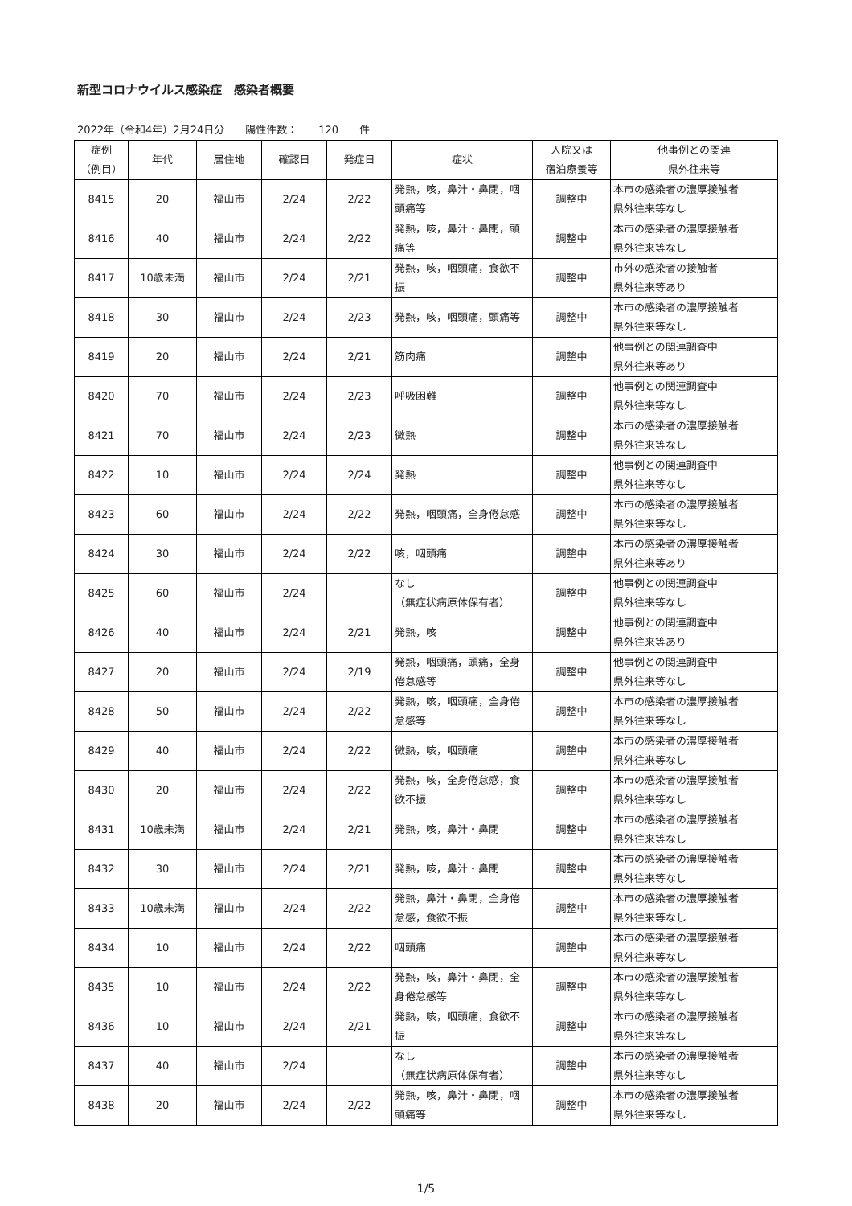新型コロナウイルス感染症　感染者概要
2022年（令和4年）2月24日分　　陽性件数：　　120　　件
| 症例 （例目） | 年代 | 居住地 | 確認日 | 発症日 | 症状 | 入院又は 宿泊療養等 | 他事例との関連 県外往来等 |
| --- | --- | --- | --- | --- | --- | --- | --- |
| 8415 | 20 | 福山市 | 2/24 | 2/22 | 発熱，咳，鼻汁・鼻閉，咽頭痛等 | 調整中 | 本市の感染者の濃厚接触者 県外往来等なし |
| 8416 | 40 | 福山市 | 2/24 | 2/22 | 発熱，咳，鼻汁・鼻閉，頭痛等 | 調整中 | 本市の感染者の濃厚接触者 県外往来等なし |
| 8417 | 10歳未満 | 福山市 | 2/24 | 2/21 | 発熱，咳，咽頭痛，食欲不振 | 調整中 | 市外の感染者の接触者 県外往来等あり |
| 8418 | 30 | 福山市 | 2/24 | 2/23 | 発熱，咳，咽頭痛，頭痛等 | 調整中 | 本市の感染者の濃厚接触者 県外往来等なし |
| 8419 | 20 | 福山市 | 2/24 | 2/21 | 筋肉痛 | 調整中 | 他事例との関連調査中 県外往来等あり |
| 8420 | 70 | 福山市 | 2/24 | 2/23 | 呼吸困難 | 調整中 | 他事例との関連調査中 県外往来等なし |
| 8421 | 70 | 福山市 | 2/24 | 2/23 | 微熱 | 調整中 | 本市の感染者の濃厚接触者 県外往来等なし |
| 8422 | 10 | 福山市 | 2/24 | 2/24 | 発熱 | 調整中 | 他事例との関連調査中 県外往来等なし |
| 8423 | 60 | 福山市 | 2/24 | 2/22 | 発熱，咽頭痛，全身倦怠感 | 調整中 | 本市の感染者の濃厚接触者 県外往来等なし |
| 8424 | 30 | 福山市 | 2/24 | 2/22 | 咳，咽頭痛 | 調整中 | 本市の感染者の濃厚接触者 県外往来等あり |
| 8425 | 60 | 福山市 | 2/24 | | なし （無症状病原体保有者） | 調整中 | 他事例との関連調査中 県外往来等なし |
| 8426 | 40 | 福山市 | 2/24 | 2/21 | 発熱，咳 | 調整中 | 他事例との関連調査中 県外往来等あり |
| 8427 | 20 | 福山市 | 2/24 | 2/19 | 発熱，咽頭痛，頭痛，全身倦怠感等 | 調整中 | 他事例との関連調査中 県外往来等なし |
| 8428 | 50 | 福山市 | 2/24 | 2/22 | 発熱，咳，咽頭痛，全身倦怠感等 | 調整中 | 本市の感染者の濃厚接触者 県外往来等なし |
| 8429 | 40 | 福山市 | 2/24 | 2/22 | 微熱，咳，咽頭痛 | 調整中 | 本市の感染者の濃厚接触者 県外往来等なし |
| 8430 | 20 | 福山市 | 2/24 | 2/22 | 発熱，咳，全身倦怠感，食欲不振 | 調整中 | 本市の感染者の濃厚接触者 県外往来等なし |
| 8431 | 10歳未満 | 福山市 | 2/24 | 2/21 | 発熱，咳，鼻汁・鼻閉 | 調整中 | 本市の感染者の濃厚接触者 県外往来等なし |
| 8432 | 30 | 福山市 | 2/24 | 2/21 | 発熱，咳，鼻汁・鼻閉 | 調整中 | 本市の感染者の濃厚接触者 県外往来等なし |
| 8433 | 10歳未満 | 福山市 | 2/24 | 2/22 | 発熱，鼻汁・鼻閉，全身倦怠感，食欲不振 | 調整中 | 本市の感染者の濃厚接触者 県外往来等なし |
| 8434 | 10 | 福山市 | 2/24 | 2/22 | 咽頭痛 | 調整中 | 本市の感染者の濃厚接触者 県外往来等なし |
| 8435 | 10 | 福山市 | 2/24 | 2/22 | 発熱，咳，鼻汁・鼻閉，全身倦怠感等 | 調整中 | 本市の感染者の濃厚接触者 県外往来等なし |
| 8436 | 10 | 福山市 | 2/24 | 2/21 | 発熱，咳，咽頭痛，食欲不振 | 調整中 | 本市の感染者の濃厚接触者 県外往来等なし |
| 8437 | 40 | 福山市 | 2/24 | | なし （無症状病原体保有者） | 調整中 | 本市の感染者の濃厚接触者 県外往来等なし |
| 8438 | 20 | 福山市 | 2/24 | 2/22 | 発熱，咳，鼻汁・鼻閉，咽頭痛等 | 調整中 | 本市の感染者の濃厚接触者 県外往来等なし |
1/5